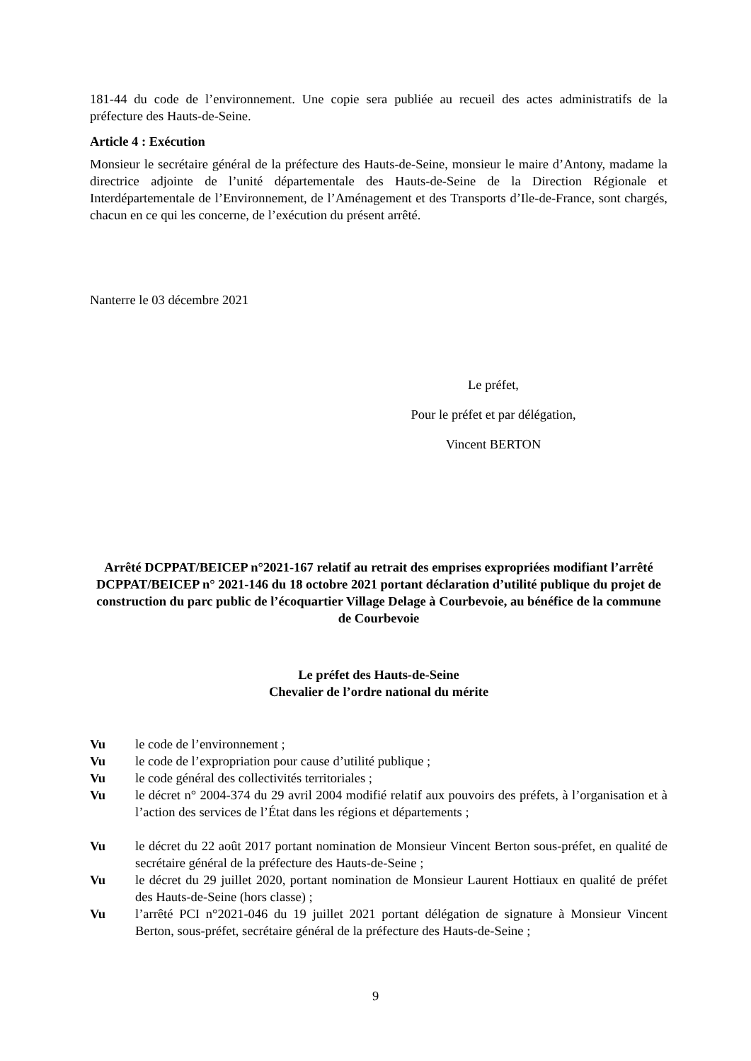181-44 du code de l’environnement. Une copie sera publiée au recueil des actes administratifs de la préfecture des Hauts-de-Seine.
Article 4 : Exécution
Monsieur le secrétaire général de la préfecture des Hauts-de-Seine, monsieur le maire d’Antony, madame la directrice adjointe de l’unité départementale des Hauts-de-Seine de la Direction Régionale et Interdépartementale de l’Environnement, de l’Aménagement et des Transports d’Ile-de-France, sont chargés, chacun en ce qui les concerne, de l’exécution du présent arrêté.
Nanterre le 03 décembre 2021
Le préfet,
Pour le préfet et par délégation,
Vincent BERTON
Arrêté DCPPAT/BEICEP n°2021-167 relatif au retrait des emprises expropriées modifiant l’arrêté DCPPAT/BEICEP n° 2021-146 du 18 octobre 2021 portant déclaration d’utilité publique du projet de construction du parc public de l’écoquartier Village Delage à Courbevoie, au bénéfice de la commune de Courbevoie
Le préfet des Hauts-de-Seine
Chevalier de l’ordre national du mérite
Vu le code de l’environnement ;
Vu le code de l’expropriation pour cause d’utilité publique ;
Vu le code général des collectivités territoriales ;
Vu le décret n° 2004-374 du 29 avril 2004 modifié relatif aux pouvoirs des préfets, à l’organisation et à l’action des services de l’État dans les régions et départements ;
Vu le décret du 22 août 2017 portant nomination de Monsieur Vincent Berton sous-préfet, en qualité de secrétaire général de la préfecture des Hauts-de-Seine ;
Vu le décret du 29 juillet 2020, portant nomination de Monsieur Laurent Hottiaux en qualité de préfet des Hauts-de-Seine (hors classe) ;
Vu l’arrêté PCI n°2021-046 du 19 juillet 2021 portant délégation de signature à Monsieur Vincent Berton, sous-préfet, secrétaire général de la préfecture des Hauts-de-Seine ;
9